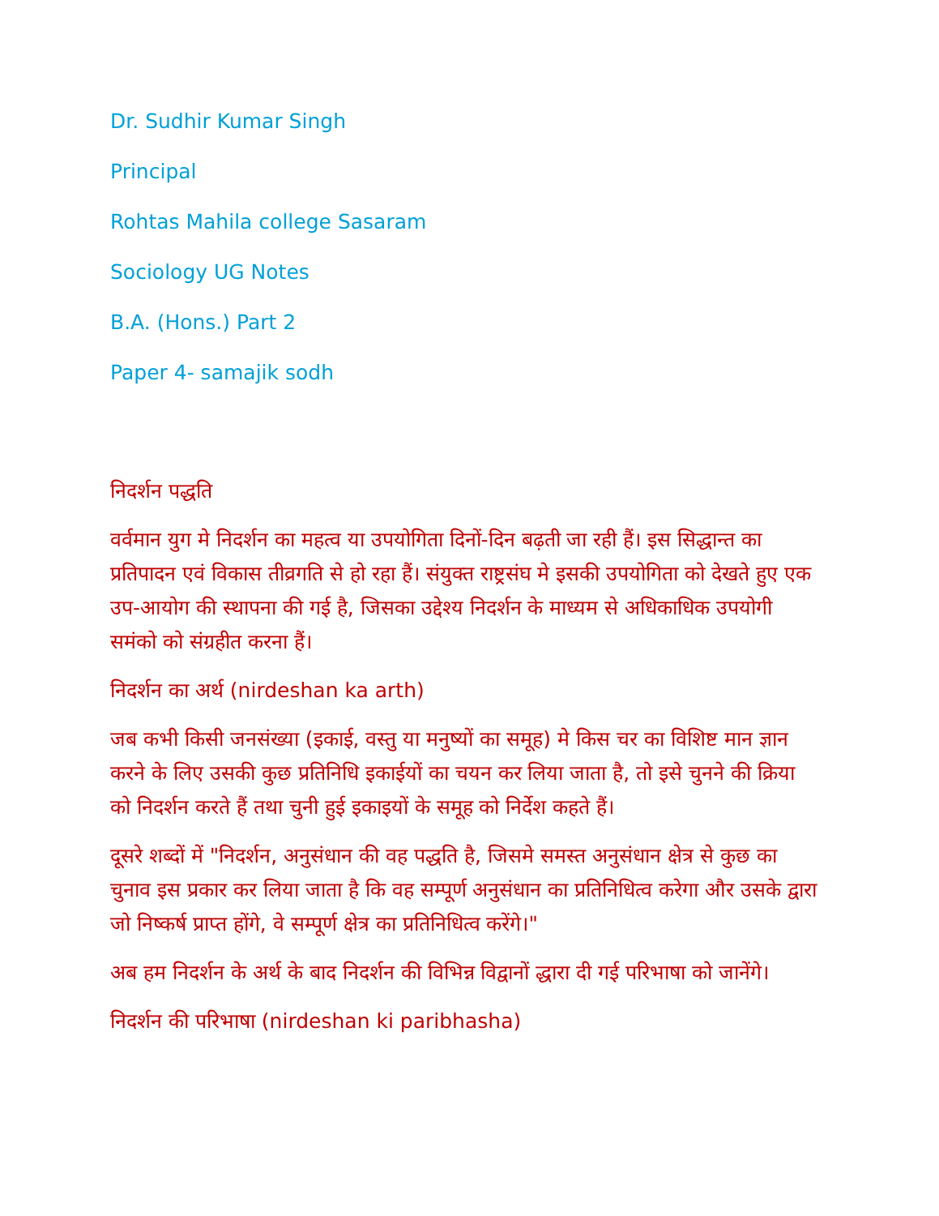Dr. Sudhir Kumar Singh
Principal
Rohtas Mahila college Sasaram
Sociology UG Notes
B.A. (Hons.) Part 2
Paper 4- samajik sodh
निदर्शन पद्धति
वर्वमान युग मे निदर्शन का महत्व या उपयोगिता दिनों-दिन बढ़ती जा रही हैं। इस सिद्धान्त का प्रतिपादन एवं विकास तीव्रगति से हो रहा हैं। संयुक्त राष्ट्रसंघ मे इसकी उपयोगिता को देखते हुए एक उप-आयोग की स्थापना की गई है, जिसका उद्देश्य निदर्शन के माध्यम से अधिकाधिक उपयोगी समंको को संग्रहीत करना हैं।
निदर्शन का अर्थ (nirdeshan ka arth)
जब कभी किसी जनसंख्या (इकाई, वस्तु या मनुष्यों का समूह) मे किस चर का विशिष्ट मान ज्ञान करने के लिए उसकी कुछ प्रतिनिधि इकाईयों का चयन कर लिया जाता है, तो इसे चुनने की क्रिया को निदर्शन करते हैं तथा चुनी हुई इकाइयों के समूह को निर्देश कहते हैं।
दूसरे शब्दों में "निदर्शन, अनुसंधान की वह पद्धति है, जिसमे समस्त अनुसंधान क्षेत्र से कुछ का चुनाव इस प्रकार कर लिया जाता है कि वह सम्पूर्ण अनुसंधान का प्रतिनिधित्व करेगा और उसके द्वारा जो निष्कर्ष प्राप्त होंगे, वे सम्पूर्ण क्षेत्र का प्रतिनिधित्व करेंगे।"
अब हम निदर्शन के अर्थ के बाद निदर्शन की विभिन्न विद्वानों द्धारा दी गई परिभाषा को जानेंगे।
निदर्शन की परिभाषा (nirdeshan ki paribhasha)